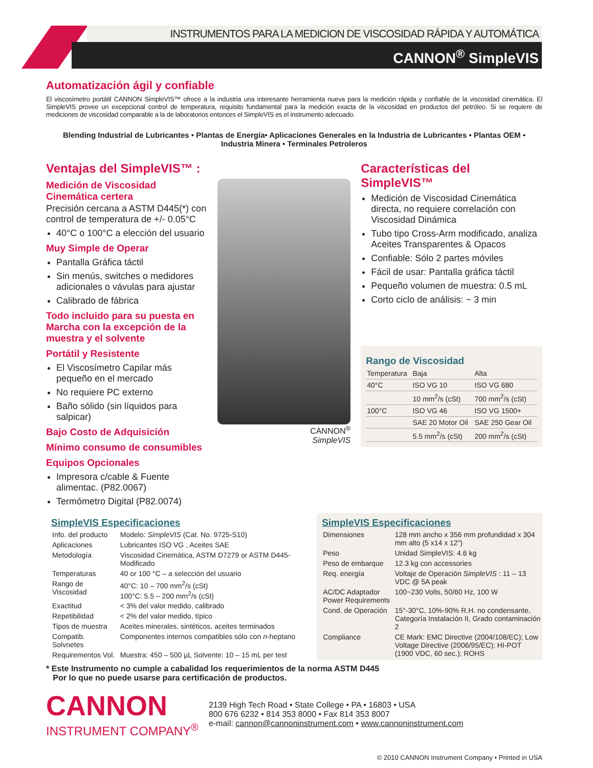INSTRUMENTOS PARA LA MEDICION DE VISCOSIDAD RÁPIDA Y AUTOMÁTICA
CANNON<sup>®</sup> SimpleVIS
Automatización ágil y confiable
El viscosímetro portátil CANNON SimpleVIS™ ofrece a la industria una interesante herramienta nueva para la medición rápida y confiable de la viscosidad cinemática. El SimpleVIS provee un excepcional control de temperatura, requisito fundamental para la medición exacta de la viscosidad en productos del petróleo. Si se requiere de mediciones de viscosidad comparable a la de laboratorios entonces el SimpleVIS es el instrumento adecuado.
Blending Industrial de Lubricantes • Plantas de Energía• Aplicaciones Generales en la Industria de Lubricantes • Plantas OEM • Industria Minera • Terminales Petroleros
Ventajas del SimpleVIS™ :
Medición de Viscosidad Cinemática certera
Precisión cercana a ASTM D445(*) con control de temperatura de +/- 0.05°C
40°C o 100°C a elección del usuario
Muy Simple de Operar
Pantalla Gráfica táctil
Sin menús, switches o medidores adicionales o vávulas para ajustar
Calibrado de fábrica
Todo incluido para su puesta en Marcha con la excepción de la muestra y el solvente
Portátil y Resistente
El Viscosímetro Capilar más pequeño en el mercado
No requiere PC externo
Baño sólido (sin líquidos para salpicar)
Bajo Costo de Adquisición
Mínimo consumo de consumibles
Equipos Opcionales
Impresora c/cable & Fuente alimentac. (P82.0067)
Termómetro Digital (P82.0074)
CANNON<sup>®</sup>
SimpleVIS
Características del SimpleVIS™
Medición de Viscosidad Cinemática directa, no requiere correlación con Viscosidad Dinámica
Tubo tipo Cross-Arm modificado, analiza Aceites Transparentes & Opacos
Confiable: Sólo 2 partes móviles
Fácil de usar: Pantalla gráfica táctil
Pequeño volumen de muestra: 0.5 mL
Corto ciclo de análisis: ~ 3 min
Rango de Viscosidad
| Temperatura | Baja | Alta |
| --- | --- | --- |
| 40°C | ISO VG 10 | ISO VG 680 |
| | 10 mm<sup>2</sup>/s (cSt) | 700 mm<sup>2</sup>/s (cSt) |
| 100°C | ISO VG 46 | ISO VG 1500+ |
| | SAE 20 Motor Oil | SAE 250 Gear Oil |
| | 5.5 mm<sup>2</sup>/s (cSt) | 200 mm<sup>2</sup>/s (cSt) |
SimpleVIS Especificaciones
| Info. del producto | Modelo: SimpleVIS (Cat. No. 9725-S10) |
| Aplicaciones | Lubricantes ISO VG , Aceites SAE |
| Metodología | Viscosidad Cinemática, ASTM D7279 or ASTM D445-Modificado |
| Temperaturas | 40 or 100 °C – a selección del usuario |
| Rango de Viscosidad | 40°C: 10 – 700 mm<sup>2</sup>/s (cSt) 100°C: 5.5 – 200 mm<sup>2</sup>/s (cSt) |
| Exactitud | < 3% del valor medido, calibrado |
| Repetibilidad | < 2% del valor medido, típico |
| Tipos de muestra | Aceites minerales, sintéticos, aceites terminados |
| Compatib. Solvnetes | Componentes internos compatibles sólo con n -heptano |
| Requirementos Vol. | Muestra: 450 – 500 µL Solvente: 10 – 15 mL per test |
SimpleVIS Especificaciones
| Dimensiones | 128 mm ancho x 356 mm profundidad x 304 mm alto (5 x14 x 12”) |
| Peso | Unidad SimpleVIS: 4.6 kg |
| Peso de embarque | 12.3 kg con accessories |
| Req. energía | Voltaje de Operación SimpleVIS : 11 – 13 VDC @ 5A peak |
| AC/DC Adaptador Power Requirements | 100~230 Volts, 50/60 Hz, 100 W |
| Cond. de Operación | 15°-30°C, 10%-90% R.H. no condensante, Categoría Instalación II, Grado contaminación 2 |
| Compliance | CE Mark: EMC Directive (2004/108/EC); Low Voltage Directive (2006/95/EC); HI-POT (1900 VDC, 60 sec.); ROHS |
* Este Instrumento no cumple a cabalidad los requerimientos de la norma ASTM D445
Por lo que no puede usarse para certificación de productos.
CANNON
INSTRUMENT COMPANY<sup>®</sup>
2139 High Tech Road • State College • PA • 16803 • USA
800 676 6232 • 814 353 8000 • Fax 814 353 8007
e-mail: cannon@cannoninstrument.com • www.cannoninstrument.com
© 2010 CANNON Instrument Company • Printed in USA